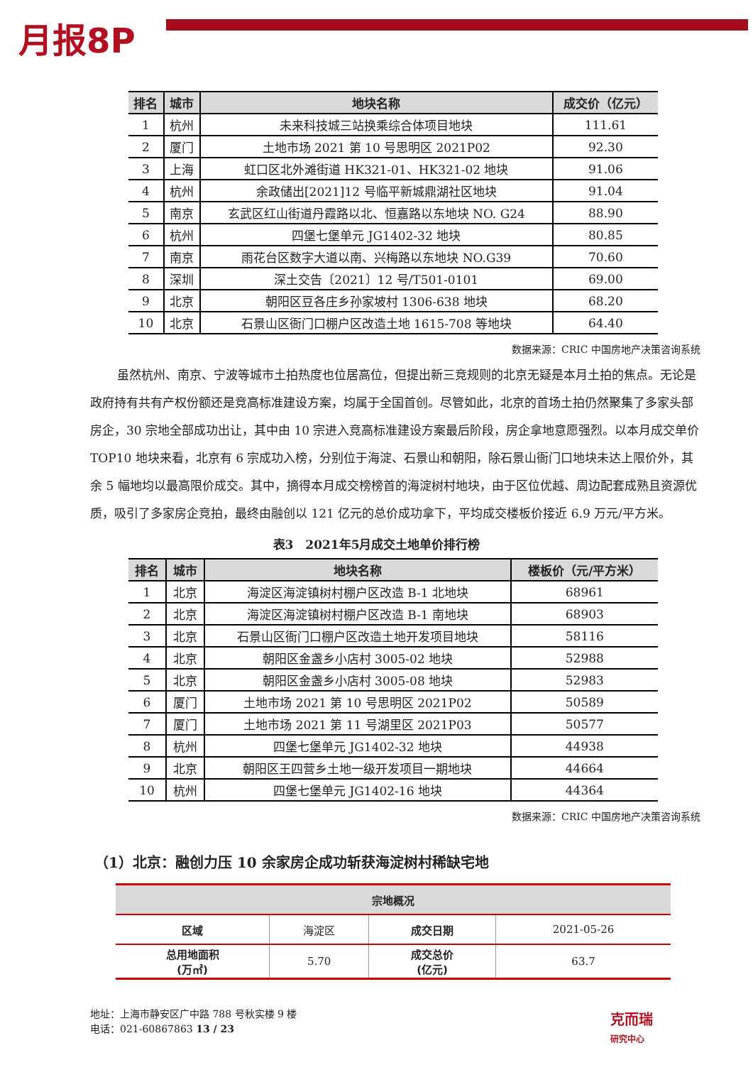月报8P
| 排名 | 城市 | 地块名称 | 成交价（亿元） |
| --- | --- | --- | --- |
| 1 | 杭州 | 未来科技城三站换乘综合体项目地块 | 111.61 |
| 2 | 厦门 | 土地市场 2021 第 10 号思明区 2021P02 | 92.30 |
| 3 | 上海 | 虹口区北外滩街道 HK321-01、HK321-02 地块 | 91.06 |
| 4 | 杭州 | 余政储出[2021]12 号临平新城鼎湖社区地块 | 91.04 |
| 5 | 南京 | 玄武区红山街道丹霞路以北、恒嘉路以东地块 NO. G24 | 88.90 |
| 6 | 杭州 | 四堡七堡单元 JG1402-32 地块 | 80.85 |
| 7 | 南京 | 雨花台区数字大道以南、兴梅路以东地块 NO.G39 | 70.60 |
| 8 | 深圳 | 深土交告〔2021〕12 号/T501-0101 | 69.00 |
| 9 | 北京 | 朝阳区豆各庄乡孙家坡村 1306-638 地块 | 68.20 |
| 10 | 北京 | 石景山区衙门口棚户区改造土地 1615-708 等地块 | 64.40 |
数据来源：CRIC 中国房地产决策咨询系统
虽然杭州、南京、宁波等城市土拍热度也位居高位，但提出新三竞规则的北京无疑是本月土拍的焦点。无论是政府持有共有产权份额还是竞高标准建设方案，均属于全国首创。尽管如此，北京的首场土拍仍然聚集了多家头部房企，30 宗地全部成功出让，其中由 10 宗进入竞高标准建设方案最后阶段，房企拿地意愿强烈。以本月成交单价 TOP10 地块来看，北京有 6 宗成功入榜，分别位于海淀、石景山和朝阳，除石景山衙门口地块未达上限价外，其余 5 幅地均以最高限价成交。其中，摘得本月成交榜榜首的海淀树村地块，由于区位优越、周边配套成熟且资源优质，吸引了多家房企竞拍，最终由融创以 121 亿元的总价成功拿下，平均成交楼板价接近 6.9 万元/平方米。
表3　2021年5月成交土地单价排行榜
| 排名 | 城市 | 地块名称 | 楼板价（元/平方米） |
| --- | --- | --- | --- |
| 1 | 北京 | 海淀区海淀镇树村棚户区改造 B-1 北地块 | 68961 |
| 2 | 北京 | 海淀区海淀镇树村棚户区改造 B-1 南地块 | 68903 |
| 3 | 北京 | 石景山区衙门口棚户区改造土地开发项目地块 | 58116 |
| 4 | 北京 | 朝阳区金盏乡小店村 3005-02 地块 | 52988 |
| 5 | 北京 | 朝阳区金盏乡小店村 3005-08 地块 | 52983 |
| 6 | 厦门 | 土地市场 2021 第 10 号思明区 2021P02 | 50589 |
| 7 | 厦门 | 土地市场 2021 第 11 号湖里区 2021P03 | 50577 |
| 8 | 杭州 | 四堡七堡单元 JG1402-32 地块 | 44938 |
| 9 | 北京 | 朝阳区王四营乡土地一级开发项目一期地块 | 44664 |
| 10 | 杭州 | 四堡七堡单元 JG1402-16 地块 | 44364 |
数据来源：CRIC 中国房地产决策咨询系统
（1）北京：融创力压 10 余家房企成功斩获海淀树村稀缺宅地
| 宗地概况 | | | |
| 区域 | 海淀区 | 成交日期 | 2021-05-26 |
| 总用地面积 (万㎡) | 5.70 | 成交总价 (亿元) | 63.7 |
地址：上海市静安区广中路 788 号秋实楼 9 楼
电话：021-60867863 13 / 23
克而瑞
研究中心